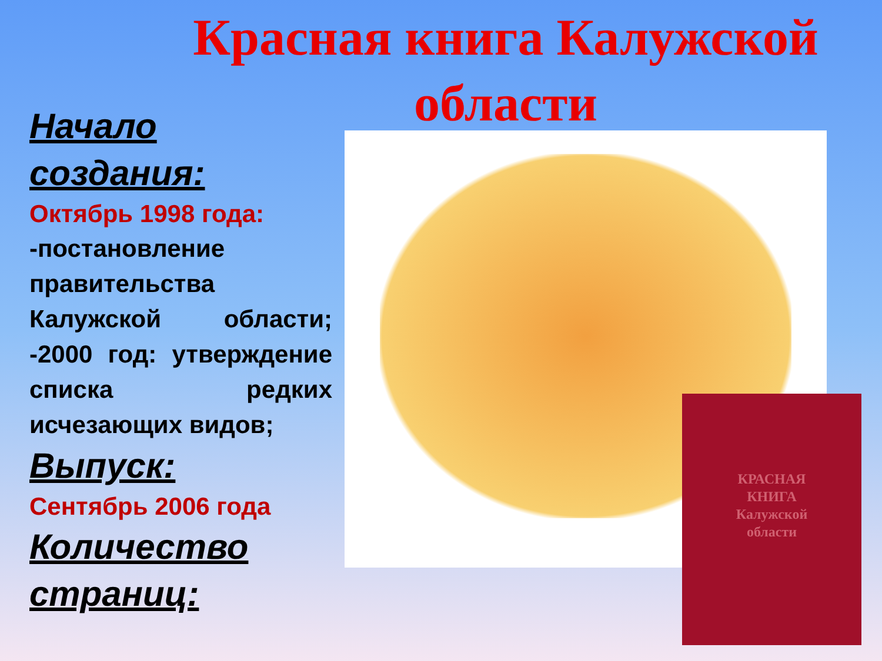Красная книга Калужской области
Начало создания:
Октябрь 1998 года:
-постановление правительства Калужской области; -2000 год: утверждение списка редких исчезающих видов;
Выпуск:
Сентябрь 2006 года
Количество страниц:
КРАСНАЯ
КНИГА
Калужской
области